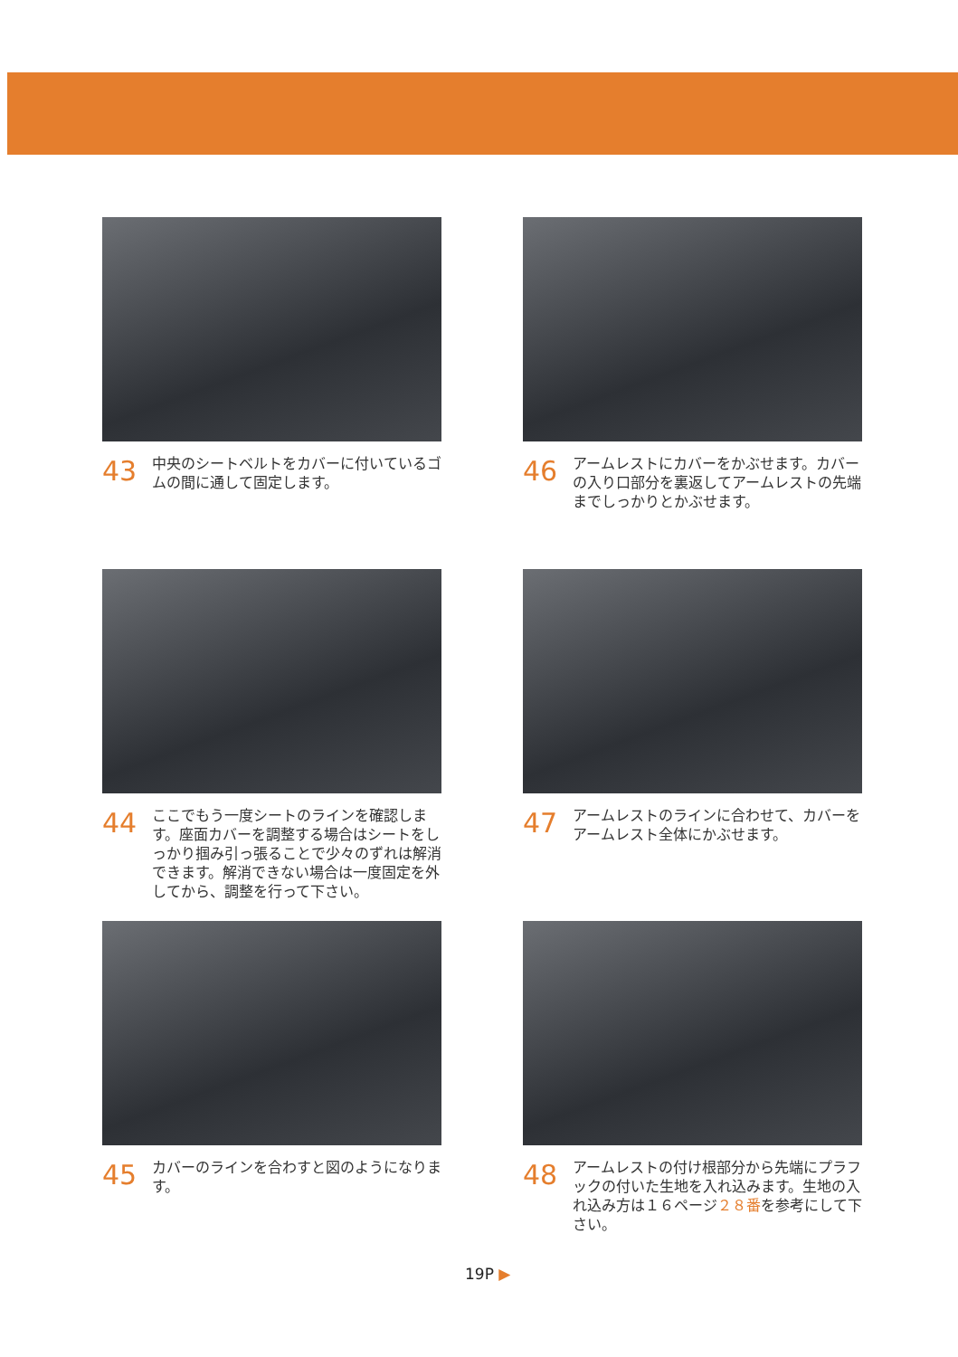43 中央のシートベルトをカバーに付いているゴムの間に通して固定します。
46 アームレストにカバーをかぶせます。カバーの入り口部分を裏返してアームレストの先端までしっかりとかぶせます。
44 ここでもう一度シートのラインを確認します。座面カバーを調整する場合はシートをしっかり掴み引っ張ることで少々のずれは解消できます。解消できない場合は一度固定を外してから、調整を行って下さい。
47 アームレストのラインに合わせて、カバーをアームレスト全体にかぶせます。
45 カバーのラインを合わすと図のようになります。
48 アームレストの付け根部分から先端にプラフックの付いた生地を入れ込みます。生地の入れ込み方は１６ページ２８番を参考にして下さい。
19P ▶